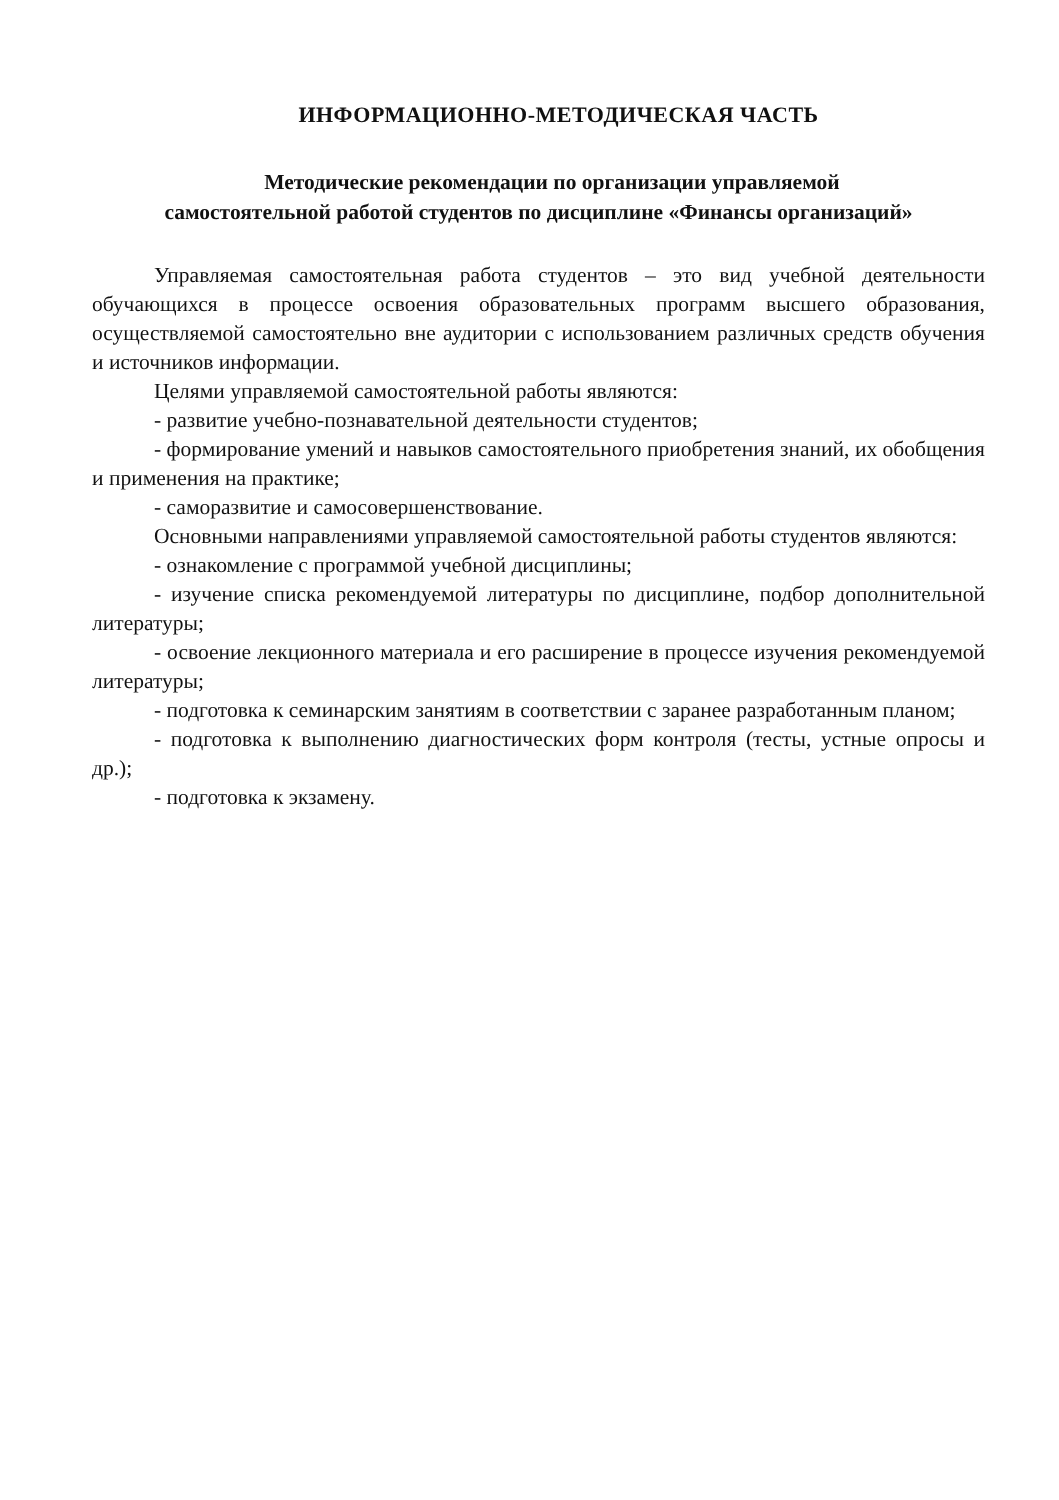ИНФОРМАЦИОННО-МЕТОДИЧЕСКАЯ ЧАСТЬ
Методические рекомендации по организации управляемой
самостоятельной работой студентов по дисциплине «Финансы организаций»
Управляемая самостоятельная работа студентов – это вид учебной деятельности обучающихся в процессе освоения образовательных программ высшего образования, осуществляемой самостоятельно вне аудитории с использованием различных средств обучения и источников информации.
Целями управляемой самостоятельной работы являются:
- развитие учебно-познавательной деятельности студентов;
- формирование умений и навыков самостоятельного приобретения знаний, их обобщения и применения на практике;
- саморазвитие и самосовершенствование.
Основными направлениями управляемой самостоятельной работы студентов являются:
- ознакомление с программой учебной дисциплины;
- изучение списка рекомендуемой литературы по дисциплине, подбор дополнительной литературы;
- освоение лекционного материала и его расширение в процессе изучения рекомендуемой литературы;
- подготовка к семинарским занятиям в соответствии с заранее разработанным планом;
- подготовка к выполнению диагностических форм контроля (тесты, устные опросы и др.);
- подготовка к экзамену.